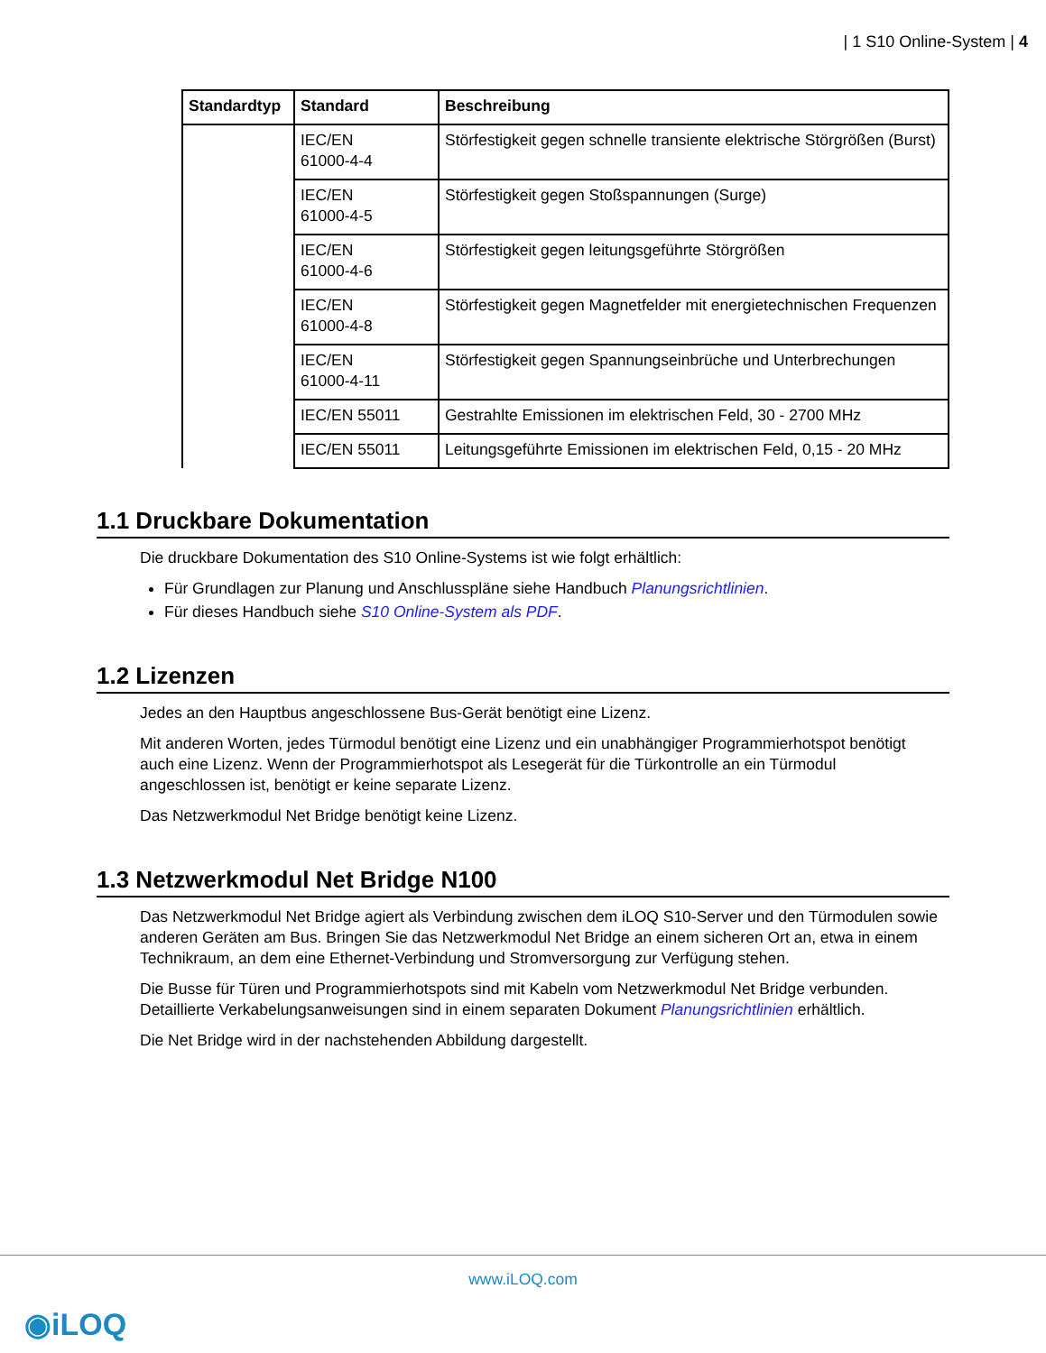| 1 S10 Online-System | 4
| Standardtyp | Standard | Beschreibung |
| --- | --- | --- |
| | IEC/EN 61000-4-4 | Störfestigkeit gegen schnelle transiente elektrische Störgrößen (Burst) |
| | IEC/EN 61000-4-5 | Störfestigkeit gegen Stoßspannungen (Surge) |
| | IEC/EN 61000-4-6 | Störfestigkeit gegen leitungsgeführte Störgrößen |
| | IEC/EN 61000-4-8 | Störfestigkeit gegen Magnetfelder mit energietechnischen Frequenzen |
| | IEC/EN 61000-4-11 | Störfestigkeit gegen Spannungseinbrüche und Unterbrechungen |
| | IEC/EN 55011 | Gestrahlte Emissionen im elektrischen Feld, 30 - 2700 MHz |
| | IEC/EN 55011 | Leitungsgeführte Emissionen im elektrischen Feld, 0,15 - 20 MHz |
1.1 Druckbare Dokumentation
Die druckbare Dokumentation des S10 Online-Systems ist wie folgt erhältlich:
Für Grundlagen zur Planung und Anschlusspläne siehe Handbuch Planungsrichtlinien.
Für dieses Handbuch siehe S10 Online-System als PDF.
1.2 Lizenzen
Jedes an den Hauptbus angeschlossene Bus-Gerät benötigt eine Lizenz.
Mit anderen Worten, jedes Türmodul benötigt eine Lizenz und ein unabhängiger Programmierhotspot benötigt auch eine Lizenz. Wenn der Programmierhotspot als Lesegerät für die Türkontrolle an ein Türmodul angeschlossen ist, benötigt er keine separate Lizenz.
Das Netzwerkmodul Net Bridge benötigt keine Lizenz.
1.3 Netzwerkmodul Net Bridge N100
Das Netzwerkmodul Net Bridge agiert als Verbindung zwischen dem iLOQ S10-Server und den Türmodulen sowie anderen Geräten am Bus. Bringen Sie das Netzwerkmodul Net Bridge an einem sicheren Ort an, etwa in einem Technikraum, an dem eine Ethernet-Verbindung und Stromversorgung zur Verfügung stehen.
Die Busse für Türen und Programmierhotspots sind mit Kabeln vom Netzwerkmodul Net Bridge verbunden. Detaillierte Verkabelungsanweisungen sind in einem separaten Dokument Planungsrichtlinien erhältlich.
Die Net Bridge wird in der nachstehenden Abbildung dargestellt.
www.iLOQ.com
◉iLOQ